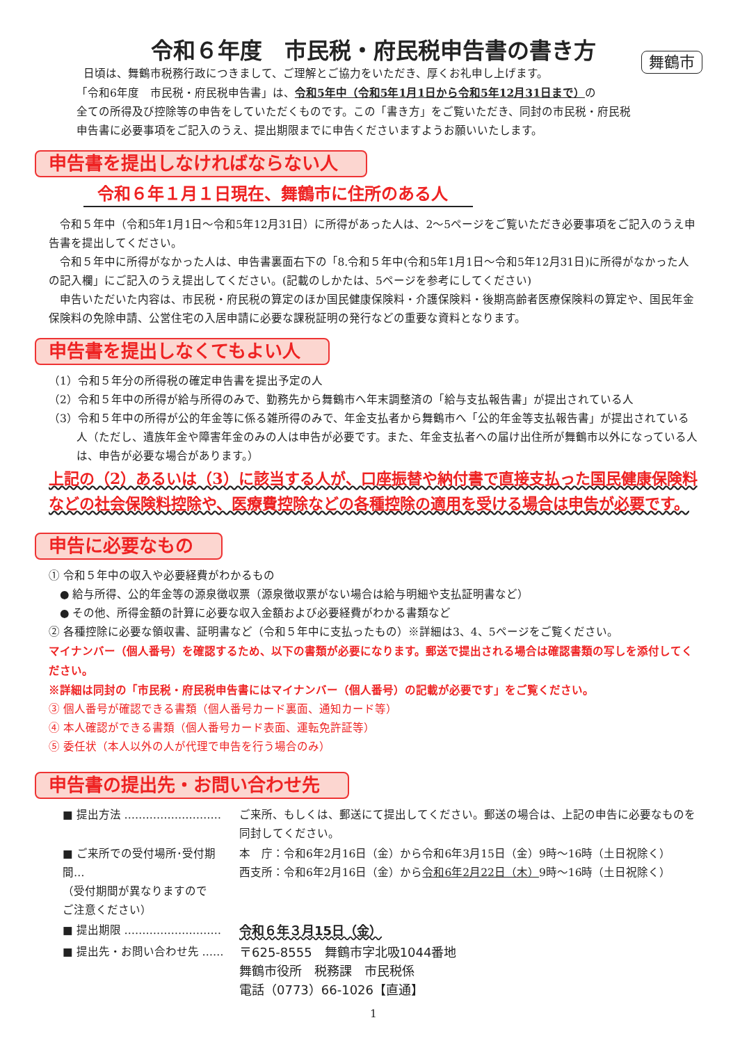令和６年度　市民税・府民税申告書の書き方
舞鶴市
日頃は、舞鶴市税務行政につきまして、ご理解とご協力をいただき、厚くお礼申し上げます。
「令和6年度　市民税・府民税申告書」は、令和5年中（令和5年1月1日から令和5年12月31日まで）の
全ての所得及び控除等の申告をしていただくものです。この「書き方」をご覧いただき、同封の市民税・府民税
申告書に必要事項をご記入のうえ、提出期限までに申告くださいますようお願いいたします。
申告書を提出しなければならない人
令和６年１月１日現在、舞鶴市に住所のある人
令和５年中（令和5年1月1日～令和5年12月31日）に所得があった人は、2～5ページをご覧いただき必要事項をご記入のうえ申告書を提出してください。
令和５年中に所得がなかった人は、申告書裏面右下の「8.令和５年中(令和5年1月1日～令和5年12月31日)に所得がなかった人の記入欄」にご記入のうえ提出してください。(記載のしかたは、5ページを参考にしてください)
申告いただいた内容は、市民税・府民税の算定のほか国民健康保険料・介護保険料・後期高齢者医療保険料の算定や、国民年金保険料の免除申請、公営住宅の入居申請に必要な課税証明の発行などの重要な資料となります。
申告書を提出しなくてもよい人
（1）令和５年分の所得税の確定申告書を提出予定の人
（2）令和５年中の所得が給与所得のみで、勤務先から舞鶴市へ年末調整済の「給与支払報告書」が提出されている人
（3）令和５年中の所得が公的年金等に係る雑所得のみで、年金支払者から舞鶴市へ「公的年金等支払報告書」が提出されている人（ただし、遺族年金や障害年金のみの人は申告が必要です。また、年金支払者への届け出住所が舞鶴市以外になっている人は、申告が必要な場合があります。）
上記の（2）あるいは（3）に該当する人が、口座振替や納付書で直接支払った国民健康保険料などの社会保険料控除や、医療費控除などの各種控除の適用を受ける場合は申告が必要です。
申告に必要なもの
① 令和５年中の収入や必要経費がわかるもの
● 給与所得、公的年金等の源泉徴収票（源泉徴収票がない場合は給与明細や支払証明書など）
● その他、所得金額の計算に必要な収入金額および必要経費がわかる書類など
② 各種控除に必要な領収書、証明書など（令和５年中に支払ったもの）※詳細は3、4、5ページをご覧ください。
マイナンバー（個人番号）を確認するため、以下の書類が必要になります。郵送で提出される場合は確認書類の写しを添付してください。
※詳細は同封の「市民税・府民税申告書にはマイナンバー（個人番号）の記載が必要です」をご覧ください。
③ 個人番号が確認できる書類（個人番号カード裏面、通知カード等）
④ 本人確認ができる書類（個人番号カード表面、運転免許証等）
⑤ 委任状（本人以外の人が代理で申告を行う場合のみ）
申告書の提出先・お問い合わせ先
| ■ 提出方法 ……………………… | ご来所、もしくは、郵送にて提出してください。郵送の場合は、上記の申告に必要なものを同封してください。 |
| ■ ご来所での受付場所･受付期間… （受付期間が異なりますので ご注意ください） | 本 庁：令和6年2月16日（金）から令和6年3月15日（金）9時～16時（土日祝除く） 西支所：令和6年2月16日（金）から 令和6年2月22日（木） 9時～16時（土日祝除く） |
| ■ 提出期限 ……………………… | 令和６年３月15日（金） |
| ■ 提出先・お問い合わせ先 …… | 〒625-8555 舞鶴市字北吸1044番地 舞鶴市役所 税務課 市民税係 電話（0773）66-1026【直通】 |
1